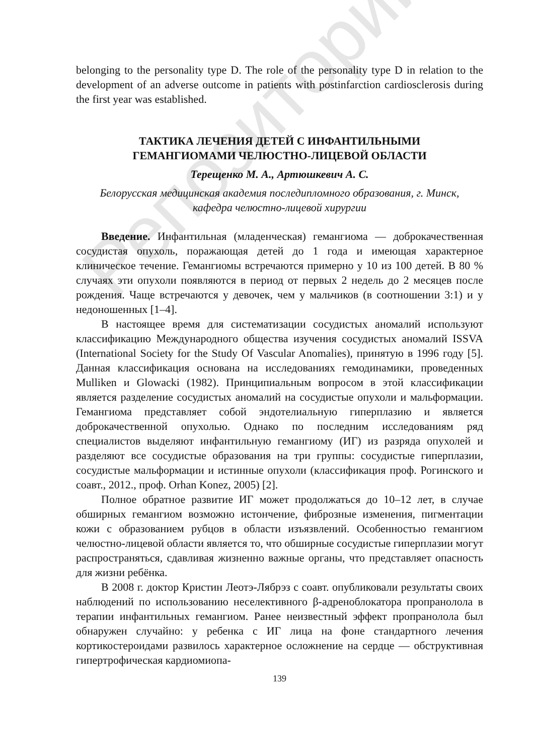Репозиторий
belonging to the personality type D. The role of the personality type D in relation to the development of an adverse outcome in patients with postinfarction cardiosclerosis during the first year was established.
ТАКТИКА ЛЕЧЕНИЯ ДЕТЕЙ С ИНФАНТИЛЬНЫМИ
ГЕМАНГИОМАМИ ЧЕЛЮСТНО-ЛИЦЕВОЙ ОБЛАСТИ
Терещенко М. А., Артюшкевич А. С.
Белорусская медицинская академия последипломного образования, г. Минск,
кафедра челюстно-лицевой хирургии
Введение. Инфантильная (младенческая) гемангиома — доброкачественная сосудистая опухоль, поражающая детей до 1 года и имеющая характерное клиническое течение. Гемангиомы встречаются примерно у 10 из 100 детей. В 80 % случаях эти опухоли появляются в период от первых 2 недель до 2 месяцев после рождения. Чаще встречаются у девочек, чем у мальчиков (в соотношении 3:1) и у недоношенных [1–4].
В настоящее время для систематизации сосудистых аномалий используют классификацию Международного общества изучения сосудистых аномалий ISSVA (International Society for the Study Of Vascular Anomalies), принятую в 1996 году [5]. Данная классификация основана на исследованиях гемодинамики, проведенных Mulliken и Glowacki (1982). Принципиальным вопросом в этой классификации является разделение сосудистых аномалий на сосудистые опухоли и мальформации. Гемангиома представляет собой эндотелиальную гиперплазию и является доброкачественной опухолью. Однако по последним исследованиям ряд специалистов выделяют инфантильную гемангиому (ИГ) из разряда опухолей и разделяют все сосудистые образования на три группы: сосудистые гиперплазии, сосудистые мальформации и истинные опухоли (классификация проф. Рогинского и соавт., 2012., проф. Orhan Konez, 2005) [2].
Полное обратное развитие ИГ может продолжаться до 10–12 лет, в случае обширных гемангиом возможно истончение, фиброзные изменения, пигментации кожи с образованием рубцов в области изъязвлений. Особенностью гемангиом челюстно-лицевой области является то, что обширные сосудистые гиперплазии могут распространяться, сдавливая жизненно важные органы, что представляет опасность для жизни ребёнка.
В 2008 г. доктор Кристин Леотэ-Лябрэз с соавт. опубликовали результаты своих наблюдений по использованию неселективного β-адреноблокатора пропранолола в терапии инфантильных гемангиом. Ранее неизвестный эффект пропранолола был обнаружен случайно: у ребенка с ИГ лица на фоне стандартного лечения кортикостероидами развилось характерное осложнение на сердце — обструктивная гипертрофическая кардиомиопа-
139